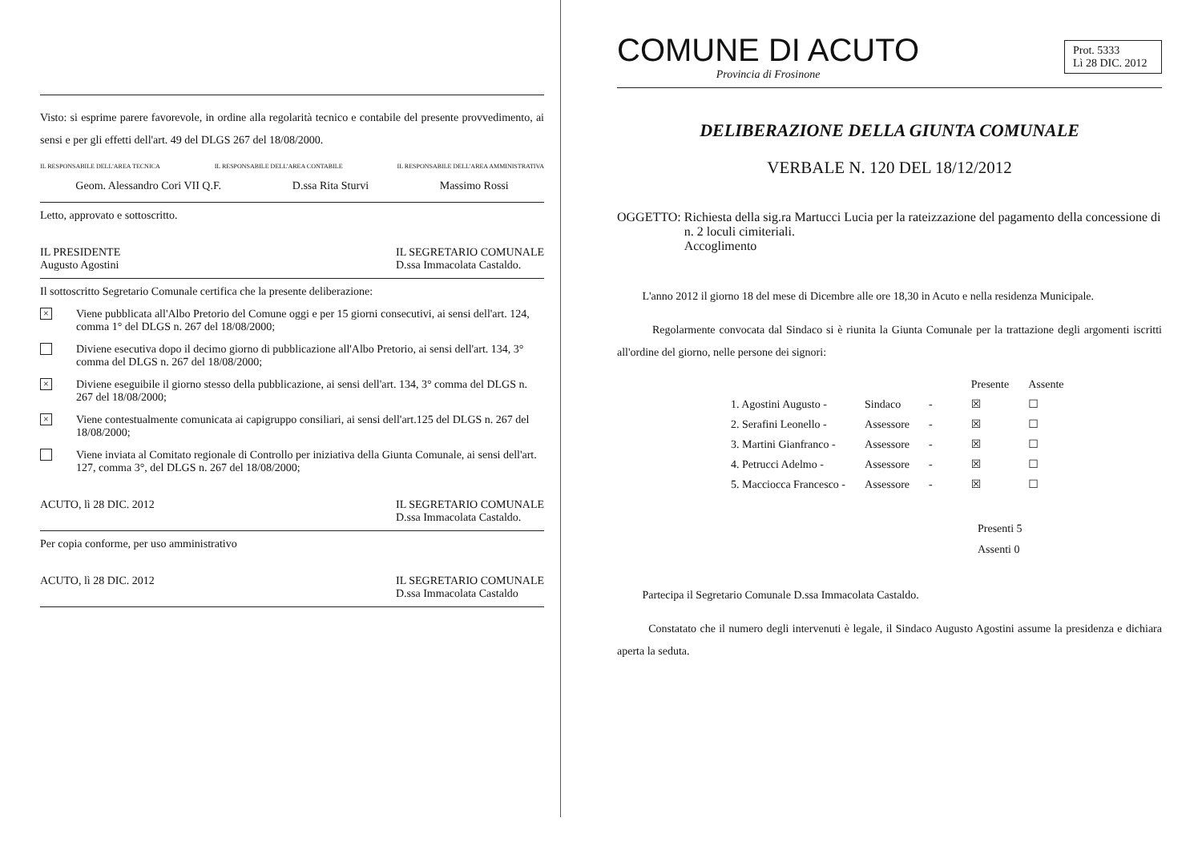Visto: si esprime parere favorevole, in ordine alla regolarità tecnico e contabile del presente provvedimento, ai sensi e per gli effetti dell'art. 49 del DLGS 267 del 18/08/2000.
IL RESPONSABILE DELL'AREA TECNICA IL RESPONSABILE DELL'AREA CONTABILE IL RESPONSABILE DELL'AREA AMMINISTRATIVA
Geom. Alessandro Cori VII Q.F. D.ssa Rita Sturvi Massimo Rossi
Letto, approvato e sottoscritto.
IL PRESIDENTE
Augusto Agostini
IL SEGRETARIO COMUNALE
D.ssa Immacolata Castaldo.
Il sottoscritto Segretario Comunale certifica che la presente deliberazione:
× Viene pubblicata all'Albo Pretorio del Comune oggi e per 15 giorni consecutivi, ai sensi dell'art. 124, comma 1° del DLGS n. 267 del 18/08/2000;
Diviene esecutiva dopo il decimo giorno di pubblicazione all'Albo Pretorio, ai sensi dell'art. 134, 3° comma del DLGS n. 267 del 18/08/2000;
× Diviene eseguibile il giorno stesso della pubblicazione, ai sensi dell'art. 134, 3° comma del DLGS n. 267 del 18/08/2000;
× Viene contestualmente comunicata ai capigruppo consiliari, ai sensi dell'art.125 del DLGS n. 267 del 18/08/2000;
Viene inviata al Comitato regionale di Controllo per iniziativa della Giunta Comunale, ai sensi dell'art. 127, comma 3°, del DLGS n. 267 del 18/08/2000;
ACUTO, lì 28 DIC. 2012 IL SEGRETARIO COMUNALE
D.ssa Immacolata Castaldo.
Per copia conforme, per uso amministrativo
ACUTO, lì 28 DIC. 2012 IL SEGRETARIO COMUNALE
D.ssa Immacolata Castaldo
COMUNE DI ACUTO
Provincia di Frosinone
Prot. 5333
Lì 28 DIC. 2012
DELIBERAZIONE DELLA GIUNTA COMUNALE
VERBALE N. 120 DEL 18/12/2012
OGGETTO: Richiesta della sig.ra Martucci Lucia per la rateizzazione del pagamento della concessione di n. 2 loculi cimiteriali.
Accoglimento
L'anno 2012 il giorno 18 del mese di Dicembre alle ore 18,30 in Acuto e nella residenza Municipale.
Regolarmente convocata dal Sindaco si è riunita la Giunta Comunale per la trattazione degli argomenti iscritti all'ordine del giorno, nelle persone dei signori:
| | | | | Presente | Assente |
| --- | --- | --- | --- | --- | --- |
| 1. Agostini Augusto - | Sindaco | - | | ☒ | ☐ |
| 2. Serafini Leonello - | Assessore | - | | ☒ | ☐ |
| 3. Martini Gianfranco - | Assessore | - | | ☒ | ☐ |
| 4. Petrucci Adelmo - | Assessore | - | | ☒ | ☐ |
| 5. Macciocca Francesco - | Assessore | - | | ☒ | ☐ |
Presenti 5
Assenti 0
Partecipa il Segretario Comunale D.ssa Immacolata Castaldo.
Constatato che il numero degli intervenuti è legale, il Sindaco Augusto Agostini assume la presidenza e dichiara aperta la seduta.